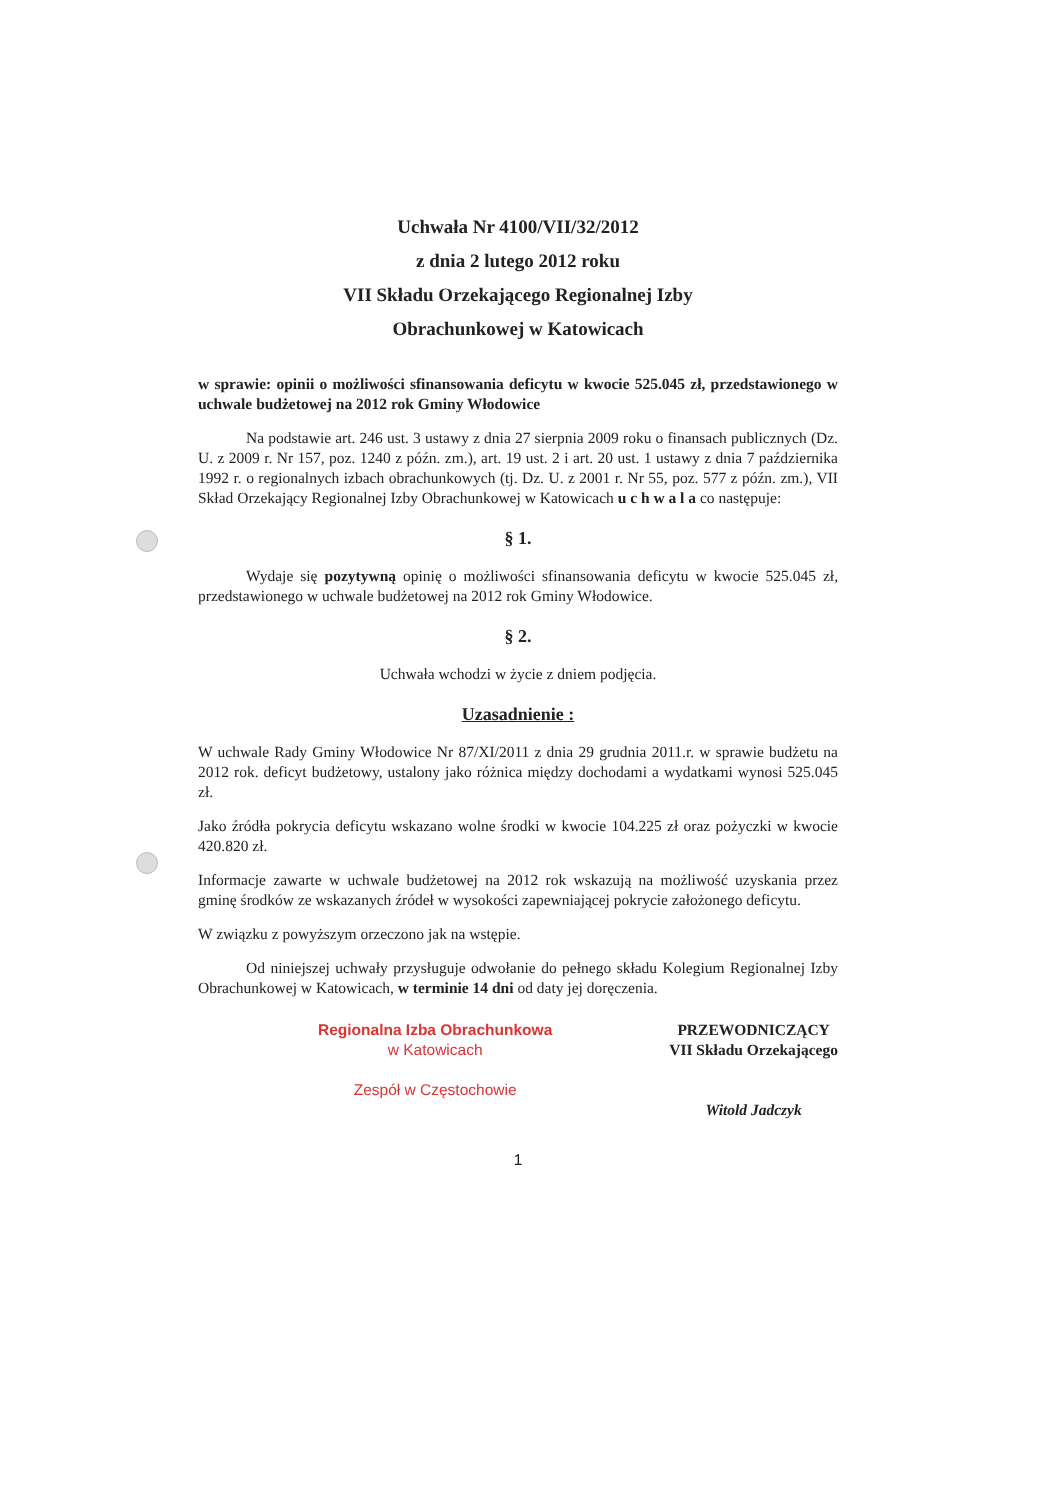Uchwała Nr 4100/VII/32/2012
z dnia 2 lutego 2012 roku
VII Składu Orzekającego Regionalnej Izby
Obrachunkowej w Katowicach
w sprawie: opinii o możliwości sfinansowania deficytu w kwocie 525.045 zł, przedstawionego w uchwale budżetowej na 2012 rok Gminy Włodowice
Na podstawie art. 246 ust. 3 ustawy z dnia 27 sierpnia 2009 roku o finansach publicznych (Dz. U. z 2009 r. Nr 157, poz. 1240 z późn. zm.), art. 19 ust. 2 i art. 20 ust. 1 ustawy z dnia 7 października 1992 r. o regionalnych izbach obrachunkowych (tj. Dz. U. z 2001 r. Nr 55, poz. 577 z późn. zm.), VII Skład Orzekający Regionalnej Izby Obrachunkowej w Katowicach u c h w a l a co następuje:
§ 1.
Wydaje się pozytywną opinię o możliwości sfinansowania deficytu w kwocie 525.045 zł, przedstawionego w uchwale budżetowej na 2012 rok Gminy Włodowice.
§ 2.
Uchwała wchodzi w życie z dniem podjęcia.
Uzasadnienie :
W uchwale Rady Gminy Włodowice Nr 87/XI/2011 z dnia 29 grudnia 2011.r. w sprawie budżetu na 2012 rok. deficyt budżetowy, ustalony jako różnica między dochodami a wydatkami wynosi 525.045 zł.
Jako źródła pokrycia deficytu wskazano wolne środki w kwocie 104.225 zł oraz pożyczki w kwocie 420.820 zł.
Informacje zawarte w uchwale budżetowej na 2012 rok wskazują na możliwość uzyskania przez gminę środków ze wskazanych źródeł w wysokości zapewniającej pokrycie założonego deficytu.
W związku z powyższym orzeczono jak na wstępie.
Od niniejszej uchwały przysługuje odwołanie do pełnego składu Kolegium Regionalnej Izby Obrachunkowej w Katowicach, w terminie 14 dni od daty jej doręczenia.
Regionalna Izba Obrachunkowa
w Katowicach
Zespół w Częstochowie
PRZEWODNICZĄCY
VII Składu Orzekającego
Witold Jadczyk
1